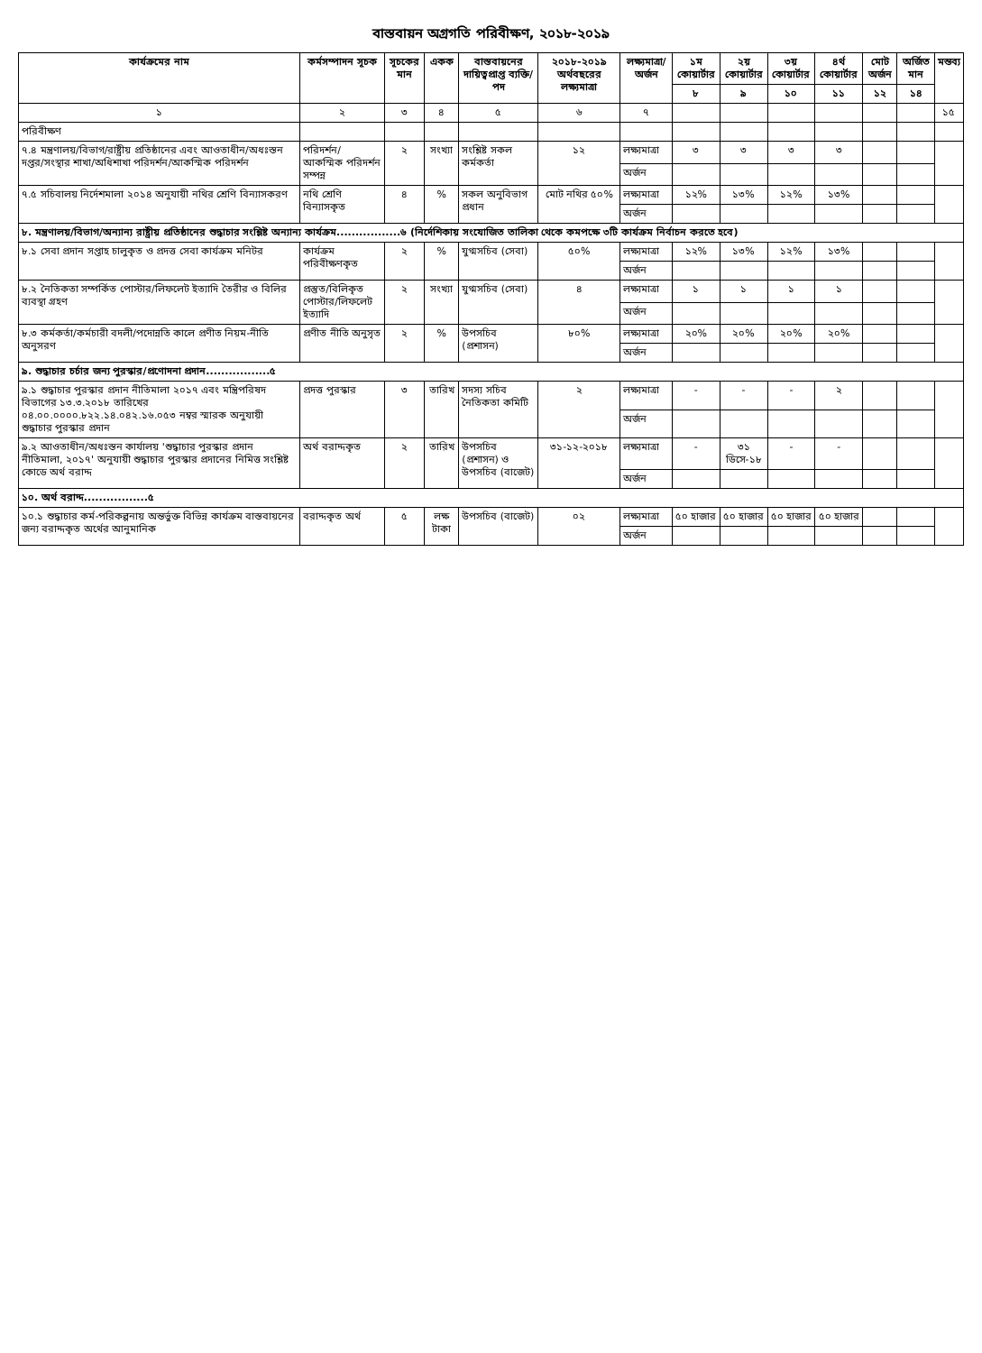বাস্তবায়ন অগ্রগতি পরিবীক্ষণ, ২০১৮-২০১৯
| কার্যক্রমের নাম | কর্মসম্পাদন সূচক | সূচকের মান | একক | বাস্তবায়নের দায়িত্বপ্রাপ্ত ব্যক্তি/পদ | ২০১৮-২০১৯ অর্থবছরের লক্ষ্যমাত্রা | লক্ষ্যমাত্রা/ অর্জন | ১ম কোয়ার্টার | ২য় কোয়ার্টার | ৩য় কোয়ার্টার | ৪র্থ কোয়ার্টার | মোট অর্জন | অর্জিত মান | মন্তব্য |
| --- | --- | --- | --- | --- | --- | --- | --- | --- | --- | --- | --- | --- | --- |
| | | | | | | | ৮ | ৯ | ১০ | ১১ | ১২ | ১৪ | |
| ১ | ২ | ৩ | ৪ | ৫ | ৬ | ৭ | | | | | | | ১৫ |
| পরিবীক্ষণ | | | | | | | | | | | | | |
| ৭.৪ মন্ত্রণালয়/বিভাগ/রাষ্ট্রীয় প্রতিষ্ঠানের এবং আওতাধীন/অধঃস্তন দপ্তর/সংস্থার শাখা/অধিশাখা পরিদর্শন/আকস্মিক পরিদর্শন | পরিদর্শন/ আকস্মিক পরিদর্শন সম্পন্ন | ২ | সংখ্যা | সংশ্লিষ্ট সকল কর্মকর্তা | ১২ | লক্ষ্যমাত্রা | ৩ | ৩ | ৩ | ৩ | | | |
| | | | | | | অর্জন | | | | | | | |
| ৭.৫ সচিবালয় নির্দেশমালা ২০১৪ অনুযায়ী নথির শ্রেণি বিন্যাসকরণ | নথি শ্রেণি বিন্যাসকৃত | ৪ | % | সকল অনুবিভাগ প্রধান | মোট নথির ৫০% | লক্ষ্যমাত্রা | ১২% | ১৩% | ১২% | ১৩% | | | |
| | | | | | | অর্জন | | | | | | | |
| ৮. মন্ত্রণালয়/বিভাগ/অন্যান্য রাষ্ট্রীয় প্রতিষ্ঠানের শুদ্ধাচার সংশ্লিষ্ট অন্যান্য কার্যক্রম.................৬ (নির্দেশিকায় সংযোজিত তালিকা থেকে কমপক্ষে ৩টি কার্যক্রম নির্বাচন করতে হবে) | | | | | | | | | | | | | |
| ৮.১ সেবা প্রদান সপ্তাহ চালুকৃত ও প্রদত্ত সেবা কার্যক্রম মনিটর | কার্যক্রম পরিবীক্ষণকৃত | ২ | % | যুগ্মসচিব (সেবা) | ৫০% | লক্ষ্যমাত্রা | ১২% | ১৩% | ১২% | ১৩% | | | |
| | | | | | | অর্জন | | | | | | | |
| ৮.২ নৈতিকতা সম্পর্কিত পোস্টার/লিফলেট ইত্যাদি তৈরীর ও বিলির ব্যবস্থা গ্রহণ | প্রস্তুত/বিলিকৃত পোস্টার/লিফলেট ইত্যাদি | ২ | সংখ্যা | যুগ্মসচিব (সেবা) | ৪ | লক্ষ্যমাত্রা | ১ | ১ | ১ | ১ | | | |
| | | | | | | অর্জন | | | | | | | |
| ৮.৩ কর্মকর্তা/কর্মচারী বদলী/পদোন্নতি কালে প্রণীত নিয়ম-নীতি অনুসরণ | প্রণীত নীতি অনুসৃত | ২ | % | উপসচিব (প্রশাসন) | ৮০% | লক্ষ্যমাত্রা | ২০% | ২০% | ২০% | ২০% | | | |
| | | | | | | অর্জন | | | | | | | |
| ৯. শুদ্ধাচার চর্চার জন্য পুরস্কার/প্রণোদনা প্রদান.................৫ | | | | | | | | | | | | | |
| ৯.১ শুদ্ধাচার পুরস্কার প্রদান নীতিমালা ২০১৭ এবং মন্ত্রিপরিষদ বিভাগের ১৩.৩.২০১৮ তারিখের ০৪.০০.০০০০.৮২২.১৪.০৪২.১৬.০৫৩ নম্বর স্মারক অনুযায়ী শুদ্ধাচার পুরস্কার প্রদান | প্রদত্ত পুরস্কার | ৩ | তারিখ | সদস্য সচিব নৈতিকতা কমিটি | ২ | লক্ষ্যমাত্রা | - | - | - | ২ | | | |
| | | | | | | অর্জন | | | | | | | |
| ৯.২ আওতাধীন/অধঃস্তন কার্যালয় 'শুদ্ধাচার পুরস্কার প্রদান নীতিমালা, ২০১৭' অনুযায়ী শুদ্ধাচার পুরস্কার প্রদানের নিমিত্ত সংশ্লিষ্ট কোডে অর্থ বরাদ্দ | অর্থ বরাদ্দকৃত | ২ | তারিখ | উপসচিব (প্রশাসন) ও উপসচিব (বাজেট) | ৩১-১২-২০১৮ | লক্ষ্যমাত্রা | - | ৩১ ডিসে-১৮ | - | - | | | |
| | | | | | | অর্জন | | | | | | | |
| ১০. অর্থ বরাদ্দ.................৫ | | | | | | | | | | | | | |
| ১০.১ শুদ্ধাচার কর্ম-পরিকল্পনায় অন্তর্ভুক্ত বিভিন্ন কার্যক্রম বাস্তবায়নের জন্য বরাদ্দকৃত অর্থের আনুমানিক | বরাদ্দকৃত অর্থ | ৫ | লক্ষ টাকা | উপসচিব (বাজেট) | ০২ | লক্ষ্যমাত্রা | ৫০ হাজার | ৫০ হাজার | ৫০ হাজার | ৫০ হাজার | | | |
| | | | | | | অর্জন | | | | | | | |